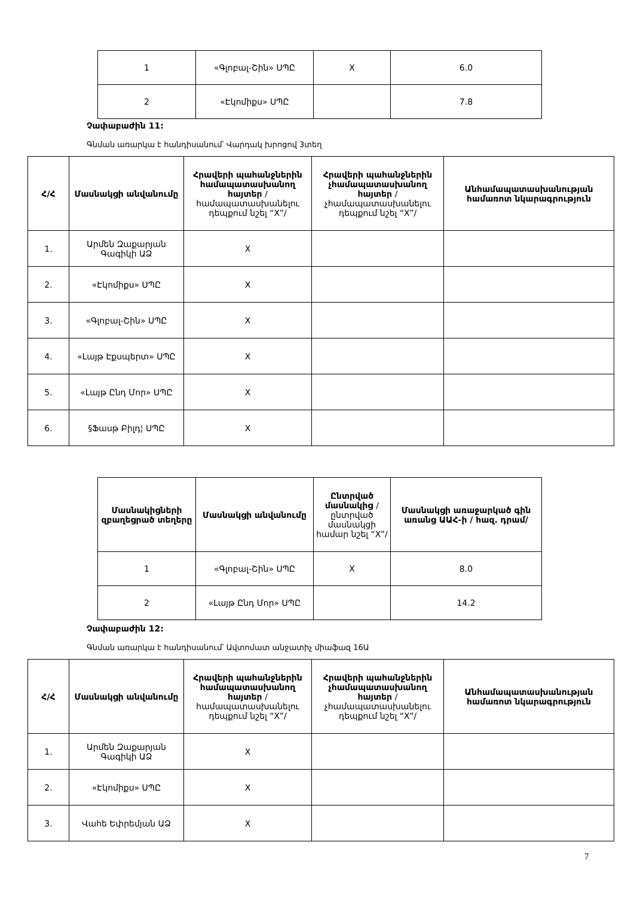| 1 | «Գլոբալ-Շին» ՍՊԸ | X | 6.0 |
| 2 | «Էկոմիքս» ՍՊԸ | | 7.8 |
Չափաբաժին 11:
Գնման առարկա է հանդիսանում՝ Վարդակ խրոցով 3տեղ
| Հ/Հ | Մասնակցի անվանումը | Հրավերի պահանջներին համապատասխանող հայտեր /համապատասխանելու դեպքում նշել “X”/ | Հրավերի պահանջներին չհամապատասխանող հայտեր /չհամապատասխանելու դեպքում նշել “X”/ | Անհամապատասխանության համառոտ նկարագրություն |
| --- | --- | --- | --- | --- |
| 1. | Արմեն Զաքարյան Գագիկի ԱՁ | X | | |
| 2. | «Էկոմիքս» ՍՊԸ | X | | |
| 3. | «Գլոբալ-Շին» ՍՊԸ | X | | |
| 4. | «Լայթ Էքսպերտ» ՍՊԸ | X | | |
| 5. | «Լայթ Ընդ Մոր» ՍՊԸ | X | | |
| 6. | §Ֆասթ Բիլդ¦ ՍՊԸ | X | | |
| Մասնակիցների զբաղեցրած տեղերը | Մասնակցի անվանումը | Ընտրված մասնակից /ընտրված մասնակցի համար նշել “X”/ | Մասնակցի առաջարկած գին առանց ԱԱՀ-ի / հազ. դրամ/ |
| --- | --- | --- | --- |
| 1 | «Գլոբալ-Շին» ՍՊԸ | X | 8.0 |
| 2 | «Լայթ Ընդ Մոր» ՍՊԸ | | 14.2 |
Չափաբաժին 12:
Գնման առարկա է հանդիսանում՝ Ավտոմատ անջատիչ միաֆազ 16Ա
| Հ/Հ | Մասնակցի անվանումը | Հրավերի պահանջներին համապատասխանող հայտեր /համապատասխանելու դեպքում նշել “X”/ | Հրավերի պահանջներին չհամապատասխանող հայտեր /չհամապատասխանելու դեպքում նշել “X”/ | Անհամապատասխանության համառոտ նկարագրություն |
| --- | --- | --- | --- | --- |
| 1. | Արմեն Զաքարյան Գագիկի ԱՁ | X | | |
| 2. | «Էկոմիքս» ՍՊԸ | X | | |
| 3. | Վահե Եփրեմյան ԱՁ | X | | |
7